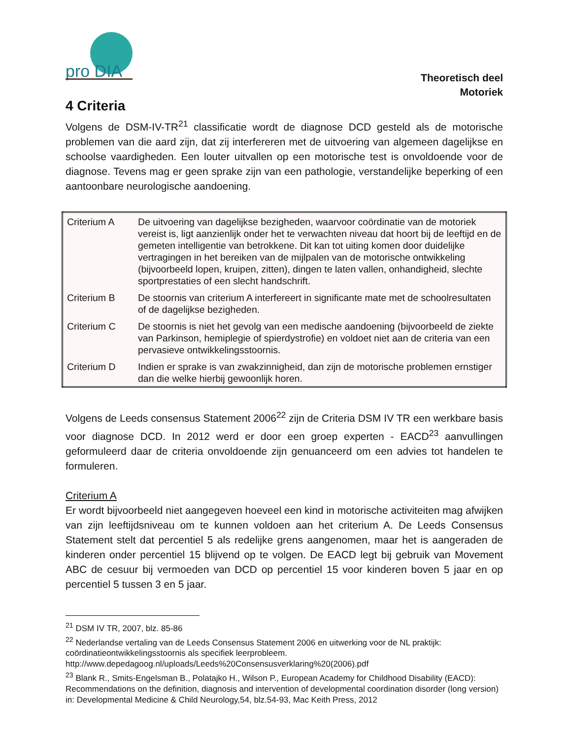pro DIA
Theoretisch deel
Motoriek
4 Criteria
Volgens de DSM-IV-TR<sup>21</sup> classificatie wordt de diagnose DCD gesteld als de motorische problemen van die aard zijn, dat zij interfereren met de uitvoering van algemeen dagelijkse en schoolse vaardigheden. Een louter uitvallen op een motorische test is onvoldoende voor de diagnose. Tevens mag er geen sprake zijn van een pathologie, verstandelijke beperking of een aantoonbare neurologische aandoening.
| Criterium A | De uitvoering van dagelijkse bezigheden, waarvoor coördinatie van de motoriek vereist is, ligt aanzienlijk onder het te verwachten niveau dat hoort bij de leeftijd en de gemeten intelligentie van betrokkene. Dit kan tot uiting komen door duidelijke vertragingen in het bereiken van de mijlpalen van de motorische ontwikkeling (bijvoorbeeld lopen, kruipen, zitten), dingen te laten vallen, onhandigheid, slechte sportprestaties of een slecht handschrift. |
| Criterium B | De stoornis van criterium A interfereert in significante mate met de schoolresultaten of de dagelijkse bezigheden. |
| Criterium C | De stoornis is niet het gevolg van een medische aandoening (bijvoorbeeld de ziekte van Parkinson, hemiplegie of spierdystrofie) en voldoet niet aan de criteria van een pervasieve ontwikkelingsstoornis. |
| Criterium D | Indien er sprake is van zwakzinnigheid, dan zijn de motorische problemen ernstiger dan die welke hierbij gewoonlijk horen. |
Volgens de Leeds consensus Statement 2006<sup>22</sup> zijn de Criteria DSM IV TR een werkbare basis voor diagnose DCD. In 2012 werd er door een groep experten - EACD<sup>23</sup> aanvullingen geformuleerd daar de criteria onvoldoende zijn genuanceerd om een advies tot handelen te formuleren.
Criterium A
Er wordt bijvoorbeeld niet aangegeven hoeveel een kind in motorische activiteiten mag afwijken van zijn leeftijdsniveau om te kunnen voldoen aan het criterium A. De Leeds Consensus Statement stelt dat percentiel 5 als redelijke grens aangenomen, maar het is aangeraden de kinderen onder percentiel 15 blijvend op te volgen. De EACD legt bij gebruik van Movement ABC de cesuur bij vermoeden van DCD op percentiel 15 voor kinderen boven 5 jaar en op percentiel 5 tussen 3 en 5 jaar.
<sup>21</sup> DSM IV TR, 2007, blz. 85-86
<sup>22</sup> Nederlandse vertaling van de Leeds Consensus Statement 2006 en uitwerking voor de NL praktijk: coördinatieontwikkelingsstoornis als specifiek leerprobleem.
http://www.depedagoog.nl/uploads/Leeds%20Consensusverklaring%20(2006).pdf
<sup>23</sup> Blank R., Smits-Engelsman B., Polatajko H., Wilson P., European Academy for Childhood Disability (EACD): Recommendations on the definition, diagnosis and intervention of developmental coordination disorder (long version) in: Developmental Medicine & Child Neurology,54, blz.54-93, Mac Keith Press, 2012